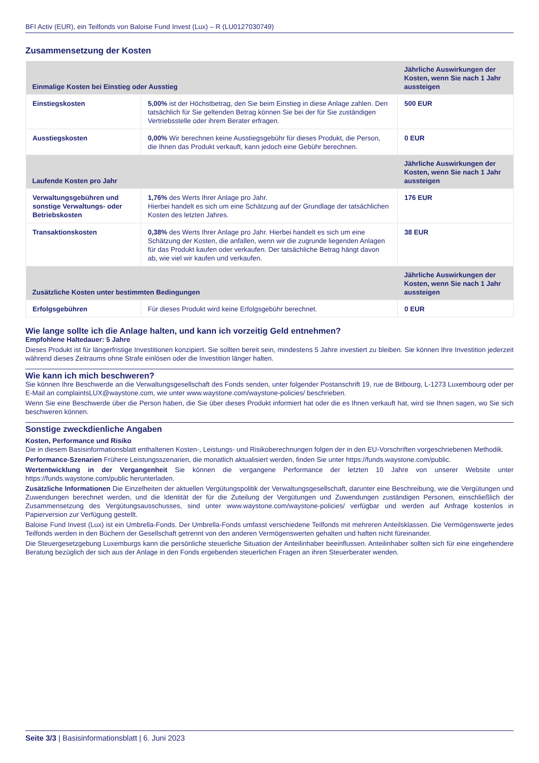BFI Activ (EUR), ein Teilfonds von Baloise Fund Invest (Lux) – R (LU0127030749)
Zusammensetzung der Kosten
| Einmalige Kosten bei Einstieg oder Ausstieg | | Jährliche Auswirkungen der Kosten, wenn Sie nach 1 Jahr aussteigen |
| --- | --- | --- |
| Einstiegskosten | 5,00% ist der Höchstbetrag, den Sie beim Einstieg in diese Anlage zahlen. Den tatsächlich für Sie geltenden Betrag können Sie bei der für Sie zuständigen Vertriebsstelle oder ihrem Berater erfragen. | 500 EUR |
| Ausstiegskosten | 0,00% Wir berechnen keine Ausstiegsgebühr für dieses Produkt, die Person, die Ihnen das Produkt verkauft, kann jedoch eine Gebühr berechnen. | 0 EUR |
| Laufende Kosten pro Jahr | | Jährliche Auswirkungen der Kosten, wenn Sie nach 1 Jahr aussteigen |
| Verwaltungsgebühren und sonstige Verwaltungs- oder Betriebskosten | 1,76% des Werts Ihrer Anlage pro Jahr. Hierbei handelt es sich um eine Schätzung auf der Grundlage der tatsächlichen Kosten des letzten Jahres. | 176 EUR |
| Transaktionskosten | 0,38% des Werts Ihrer Anlage pro Jahr. Hierbei handelt es sich um eine Schätzung der Kosten, die anfallen, wenn wir die zugrunde liegenden Anlagen für das Produkt kaufen oder verkaufen. Der tatsächliche Betrag hängt davon ab, wie viel wir kaufen und verkaufen. | 38 EUR |
| Zusätzliche Kosten unter bestimmten Bedingungen | | Jährliche Auswirkungen der Kosten, wenn Sie nach 1 Jahr aussteigen |
| Erfolgsgebühren | Für dieses Produkt wird keine Erfolgsgebühr berechnet. | 0 EUR |
Wie lange sollte ich die Anlage halten, und kann ich vorzeitig Geld entnehmen?
Empfohlene Haltedauer: 5 Jahre
Dieses Produkt ist für längerfristige Investitionen konzipiert. Sie sollten bereit sein, mindestens 5 Jahre investiert zu bleiben. Sie können Ihre Investition jederzeit während dieses Zeitraums ohne Strafe einlösen oder die Investition länger halten.
Wie kann ich mich beschweren?
Sie können Ihre Beschwerde an die Verwaltungsgesellschaft des Fonds senden, unter folgender Postanschrift 19, rue de Bitbourg, L-1273 Luxembourg oder per E-Mail an complaintsLUX@waystone.com, wie unter www.waystone.com/waystone-policies/ beschrieben.
Wenn Sie eine Beschwerde über die Person haben, die Sie über dieses Produkt informiert hat oder die es Ihnen verkauft hat, wird sie Ihnen sagen, wo Sie sich beschweren können.
Sonstige zweckdienliche Angaben
Kosten, Performance und Risiko
Die in diesem Basisinformationsblatt enthaltenen Kosten-, Leistungs- und Risikoberechnungen folgen der in den EU-Vorschriften vorgeschriebenen Methodik.
Performance-Szenarien Frühere Leistungsszenarien, die monatlich aktualisiert werden, finden Sie unter https://funds.waystone.com/public.
Wertentwicklung in der Vergangenheit Sie können die vergangene Performance der letzten 10 Jahre von unserer Website unter https://funds.waystone.com/public herunterladen.
Zusätzliche Informationen Die Einzelheiten der aktuellen Vergütungspolitik der Verwaltungsgesellschaft, darunter eine Beschreibung, wie die Vergütungen und Zuwendungen berechnet werden, und die Identität der für die Zuteilung der Vergütungen und Zuwendungen zuständigen Personen, einschließlich der Zusammensetzung des Vergütungsausschusses, sind unter www.waystone.com/waystone-policies/ verfügbar und werden auf Anfrage kostenlos in Papierversion zur Verfügung gestellt.
Baloise Fund Invest (Lux) ist ein Umbrella-Fonds. Der Umbrella-Fonds umfasst verschiedene Teilfonds mit mehreren Anteilsklassen. Die Vermögenswerte jedes Teilfonds werden in den Büchern der Gesellschaft getrennt von den anderen Vermögenswerten gehalten und haften nicht füreinander.
Die Steuergesetzgebung Luxemburgs kann die persönliche steuerliche Situation der Anteilinhaber beeinflussen. Anteilinhaber sollten sich für eine eingehendere Beratung bezüglich der sich aus der Anlage in den Fonds ergebenden steuerlichen Fragen an ihren Steuerberater wenden.
Seite 3/3 | Basisinformationsblatt | 6. Juni 2023